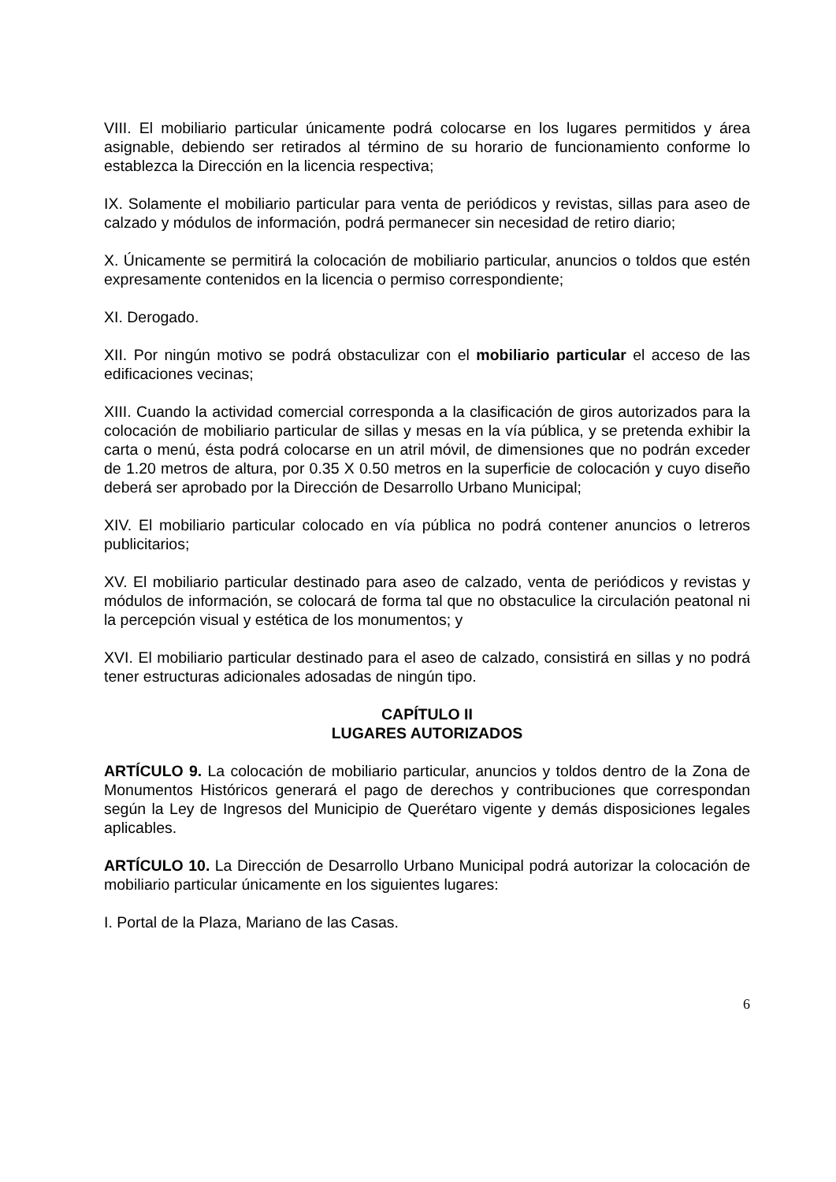VIII. El mobiliario particular únicamente podrá colocarse en los lugares permitidos y área asignable, debiendo ser retirados al término de su horario de funcionamiento conforme lo establezca la Dirección en la licencia respectiva;
IX. Solamente el mobiliario particular para venta de periódicos y revistas, sillas para aseo de calzado y módulos de información, podrá permanecer sin necesidad de retiro diario;
X. Únicamente se permitirá la colocación de mobiliario particular, anuncios o toldos que estén expresamente contenidos en la licencia o permiso correspondiente;
XI. Derogado.
XII. Por ningún motivo se podrá obstaculizar con el mobiliario particular el acceso de las edificaciones vecinas;
XIII. Cuando la actividad comercial corresponda a la clasificación de giros autorizados para la colocación de mobiliario particular de sillas y mesas en la vía pública, y se pretenda exhibir la carta o menú, ésta podrá colocarse en un atril móvil, de dimensiones que no podrán exceder de 1.20 metros de altura, por 0.35 X 0.50 metros en la superficie de colocación y cuyo diseño deberá ser aprobado por la Dirección de Desarrollo Urbano Municipal;
XIV. El mobiliario particular colocado en vía pública no podrá contener anuncios o letreros publicitarios;
XV. El mobiliario particular destinado para aseo de calzado, venta de periódicos y revistas y módulos de información, se colocará de forma tal que no obstaculice la circulación peatonal ni la percepción visual y estética de los monumentos; y
XVI. El mobiliario particular destinado para el aseo de calzado, consistirá en sillas y no podrá tener estructuras adicionales adosadas de ningún tipo.
CAPÍTULO II
LUGARES AUTORIZADOS
ARTÍCULO 9. La colocación de mobiliario particular, anuncios y toldos dentro de la Zona de Monumentos Históricos generará el pago de derechos y contribuciones que correspondan según la Ley de Ingresos del Municipio de Querétaro vigente y demás disposiciones legales aplicables.
ARTÍCULO 10. La Dirección de Desarrollo Urbano Municipal podrá autorizar la colocación de mobiliario particular únicamente en los siguientes lugares:
I. Portal de la Plaza, Mariano de las Casas.
6